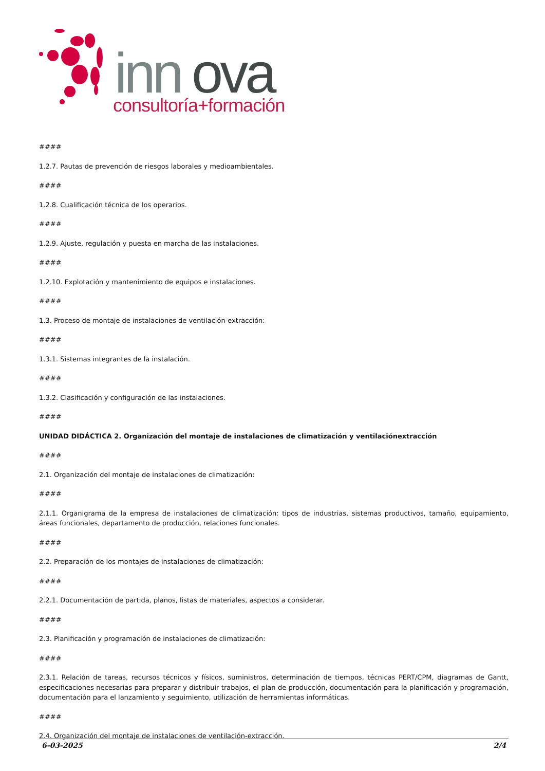inn
ova
consultoría+formación
####
1.2.7. Pautas de prevención de riesgos laborales y medioambientales.
####
1.2.8. Cualificación técnica de los operarios.
####
1.2.9. Ajuste, regulación y puesta en marcha de las instalaciones.
####
1.2.10. Explotación y mantenimiento de equipos e instalaciones.
####
1.3. Proceso de montaje de instalaciones de ventilación-extracción:
####
1.3.1. Sistemas integrantes de la instalación.
####
1.3.2. Clasificación y configuración de las instalaciones.
####
UNIDAD DIDÁCTICA 2. Organización del montaje de instalaciones de climatización y ventilaciónextracción
####
2.1. Organización del montaje de instalaciones de climatización:
####
2.1.1. Organigrama de la empresa de instalaciones de climatización: tipos de industrias, sistemas productivos, tamaño, equipamiento, áreas funcionales, departamento de producción, relaciones funcionales.
####
2.2. Preparación de los montajes de instalaciones de climatización:
####
2.2.1. Documentación de partida, planos, listas de materiales, aspectos a considerar.
####
2.3. Planificación y programación de instalaciones de climatización:
####
2.3.1. Relación de tareas, recursos técnicos y físicos, suministros, determinación de tiempos, técnicas PERT/CPM, diagramas de Gantt, especificaciones necesarias para preparar y distribuir trabajos, el plan de producción, documentación para la planificación y programación, documentación para el lanzamiento y seguimiento, utilización de herramientas informáticas.
####
2.4. Organización del montaje de instalaciones de ventilación-extracción.
6-03-2025 2/4